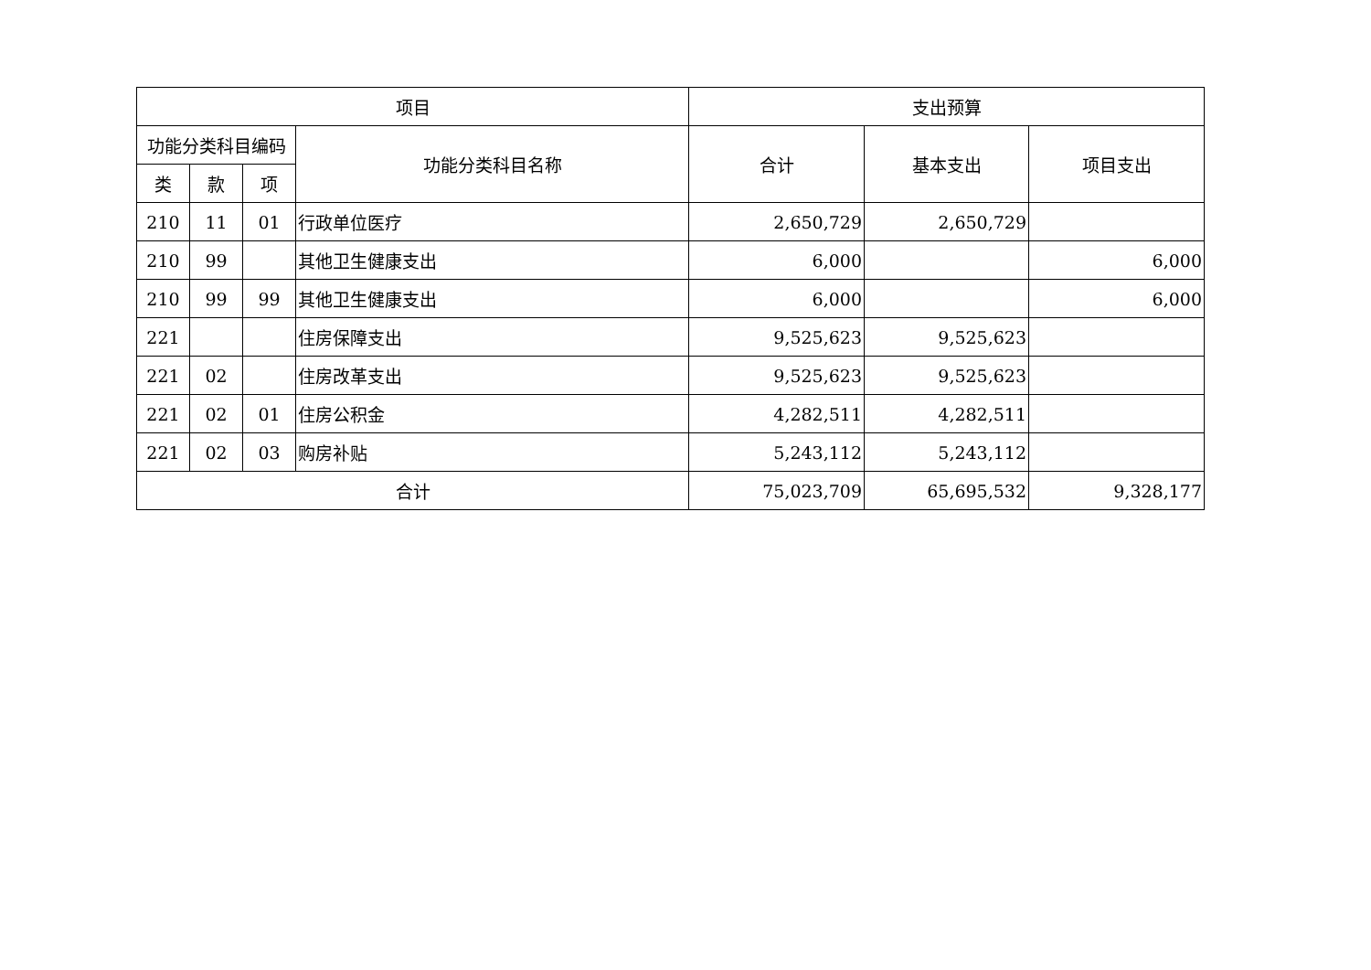| 项目 | | | | 支出预算 | | |
| --- | --- | --- | --- | --- | --- | --- |
| 功能分类科目编码 | | | 功能分类科目名称 | 合计 | 基本支出 | 项目支出 |
| 类 | 款 | 项 | | | | |
| 210 | 11 | 01 | 行政单位医疗 | 2,650,729 | 2,650,729 | |
| 210 | 99 | | 其他卫生健康支出 | 6,000 | | 6,000 |
| 210 | 99 | 99 | 其他卫生健康支出 | 6,000 | | 6,000 |
| 221 | | | 住房保障支出 | 9,525,623 | 9,525,623 | |
| 221 | 02 | | 住房改革支出 | 9,525,623 | 9,525,623 | |
| 221 | 02 | 01 | 住房公积金 | 4,282,511 | 4,282,511 | |
| 221 | 02 | 03 | 购房补贴 | 5,243,112 | 5,243,112 | |
| 合计 | | | | 75,023,709 | 65,695,532 | 9,328,177 |